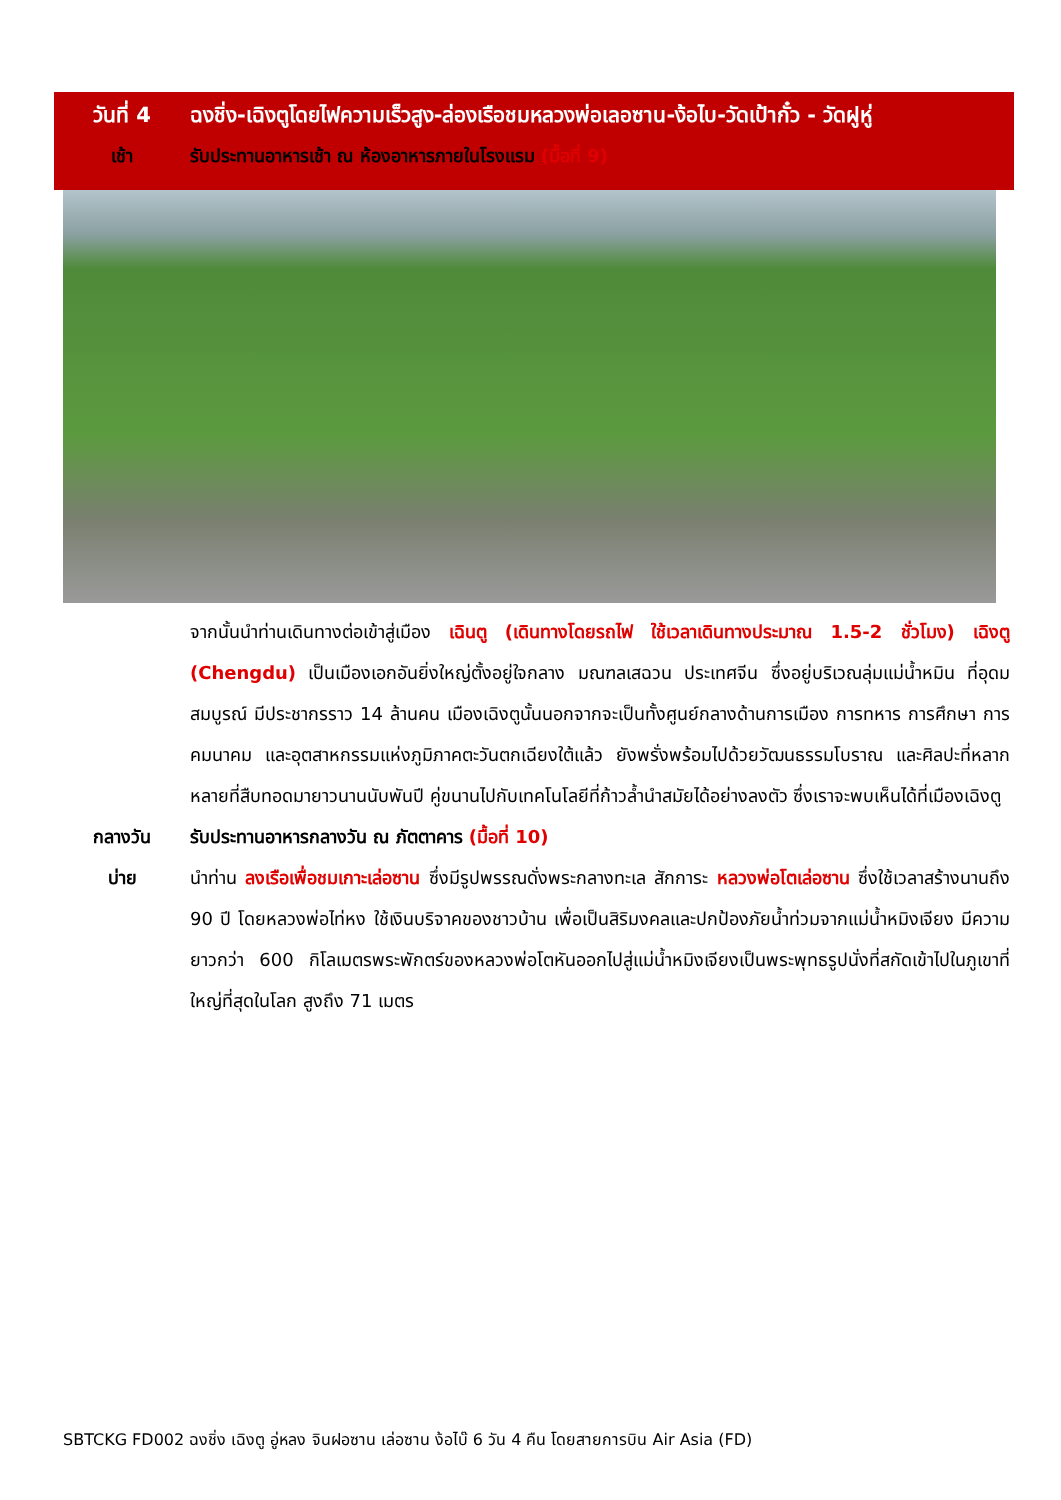วันที่ 4 ฉงชิ่ง-เฉิงตูโดยไฟความเร็วสูง-ล่องเรือชมหลวงพ่อเลอซาน-ง้อไบ-วัดเป้ากั๋ว - วัดฝูหู่
เช้า รับประทานอาหารเช้า ณ ห้องอาหารภายในโรงแรม (มื้อที่ 9)
จากนั้นนำท่านเดินทางต่อเข้าสู่เมือง เฉินตู (เดินทางโดยรถไฟ ใช้เวลาเดินทางประมาณ 1.5-2 ชั่วโมง) เฉิงตู (Chengdu) เป็นเมืองเอกอันยิ่งใหญ่ตั้งอยู่ใจกลาง มณฑลเสฉวน ประเทศจีน ซึ่งอยู่บริเวณลุ่มแม่น้ำหมิน ที่อุดมสมบูรณ์ มีประชากรราว 14 ล้านคน เมืองเฉิงตูนั้นนอกจากจะเป็นทั้งศูนย์กลางด้านการเมือง การทหาร การศึกษา การคมนาคม และอุตสาหกรรมแห่งภูมิภาคตะวันตกเฉียงใต้แล้ว ยังพรั่งพร้อมไปด้วยวัฒนธรรมโบราณ และศิลปะที่หลากหลายที่สืบทอดมายาวนานนับพันปี คู่ขนานไปกับเทคโนโลยีที่ก้าวล้ำนำสมัยได้อย่างลงตัว ซึ่งเราจะพบเห็นได้ที่เมืองเฉิงตู
กลางวัน รับประทานอาหารกลางวัน ณ ภัตตาคาร (มื้อที่ 10)
บ่าย นำท่าน ลงเรือเพื่อชมเกาะเล่อซาน ซึ่งมีรูปพรรณดั่งพระกลางทะเล สักการะ หลวงพ่อโตเล่อซาน ซึ่งใช้เวลาสร้างนานถึง 90 ปี โดยหลวงพ่อไท่หง ใช้เงินบริจาคของชาวบ้าน เพื่อเป็นสิริมงคลและปกป้องภัยน้ำท่วมจากแม่น้ำหมิงเจียง มีความยาวกว่า 600 กิโลเมตรพระพักตร์ของหลวงพ่อโตหันออกไปสู่แม่น้ำหมิงเจียงเป็นพระพุทธรูปนั่งที่สกัดเข้าไปในภูเขาที่ใหญ่ที่สุดในโลก สูงถึง 71 เมตร
SBTCKG FD002 ฉงชิ่ง เฉิงตู อู่หลง จินฝอซาน เล่อซาน ง้อไบ๊ 6 วัน 4 คืน โดยสายการบิน Air Asia (FD)